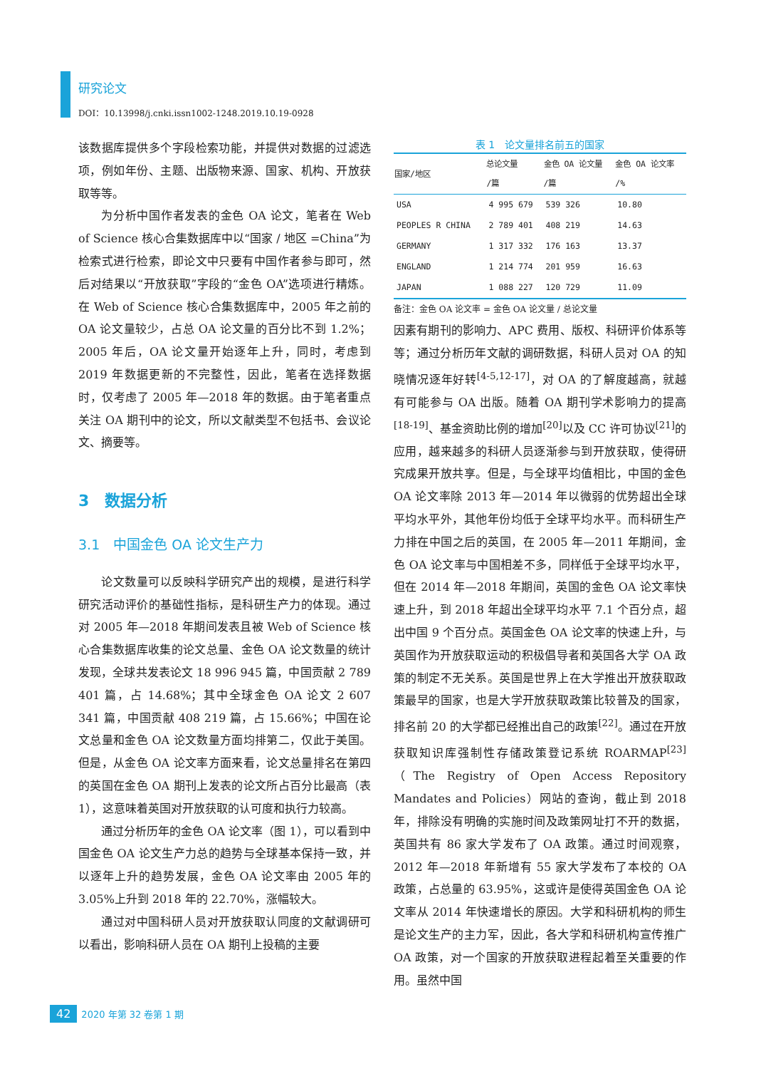研究论文
DOI：10.13998/j.cnki.issn1002-1248.2019.10.19-0928
该数据库提供多个字段检索功能，并提供对数据的过滤选项，例如年份、主题、出版物来源、国家、机构、开放获取等等。
为分析中国作者发表的金色 OA 论文，笔者在 Web of Science 核心合集数据库中以“国家 / 地区 =China”为检索式进行检索，即论文中只要有中国作者参与即可，然后对结果以“开放获取”字段的“金色 OA”选项进行精炼。在 Web of Science 核心合集数据库中，2005 年之前的 OA 论文量较少，占总 OA 论文量的百分比不到 1.2%；2005 年后，OA 论文量开始逐年上升，同时，考虑到 2019 年数据更新的不完整性，因此，笔者在选择数据时，仅考虑了 2005 年—2018 年的数据。由于笔者重点关注 OA 期刊中的论文，所以文献类型不包括书、会议论文、摘要等。
3　数据分析
3.1　中国金色 OA 论文生产力
论文数量可以反映科学研究产出的规模，是进行科学研究活动评价的基础性指标，是科研生产力的体现。通过对 2005 年—2018 年期间发表且被 Web of Science 核心合集数据库收集的论文总量、金色 OA 论文数量的统计发现，全球共发表论文 18 996 945 篇，中国贡献 2 789 401 篇，占 14.68%；其中全球金色 OA 论文 2 607 341 篇，中国贡献 408 219 篇，占 15.66%；中国在论文总量和金色 OA 论文数量方面均排第二，仅此于美国。但是，从金色 OA 论文率方面来看，论文总量排名在第四的英国在金色 OA 期刊上发表的论文所占百分比最高（表 1），这意味着英国对开放获取的认可度和执行力较高。
通过分析历年的金色 OA 论文率（图 1），可以看到中国金色 OA 论文生产力总的趋势与全球基本保持一致，并以逐年上升的趋势发展，金色 OA 论文率由 2005 年的 3.05%上升到 2018 年的 22.70%，涨幅较大。
通过对中国科研人员对开放获取认同度的文献调研可以看出，影响科研人员在 OA 期刊上投稿的主要
表 1 论文量排名前五的国家
| 国家/地区 | 总论文量 /篇 | 金色 OA 论文量 /篇 | 金色 OA 论文率 /% |
| --- | --- | --- | --- |
| USA | 4 995 679 | 539 326 | 10.80 |
| PEOPLES R CHINA | 2 789 401 | 408 219 | 14.63 |
| GERMANY | 1 317 332 | 176 163 | 13.37 |
| ENGLAND | 1 214 774 | 201 959 | 16.63 |
| JAPAN | 1 088 227 | 120 729 | 11.09 |
备注：金色 OA 论文率 = 金色 OA 论文量 / 总论文量
因素有期刊的影响力、APC 费用、版权、科研评价体系等等；通过分析历年文献的调研数据，科研人员对 OA 的知晓情况逐年好转<sup>[4-5,12-17]</sup>，对 OA 的了解度越高，就越有可能参与 OA 出版。随着 OA 期刊学术影响力的提高<sup>[18-19]</sup>、基金资助比例的增加<sup>[20]</sup>以及 CC 许可协议<sup>[21]</sup>的应用，越来越多的科研人员逐渐参与到开放获取，使得研究成果开放共享。但是，与全球平均值相比，中国的金色 OA 论文率除 2013 年—2014 年以微弱的优势超出全球平均水平外，其他年份均低于全球平均水平。而科研生产力排在中国之后的英国，在 2005 年—2011 年期间，金色 OA 论文率与中国相差不多，同样低于全球平均水平，但在 2014 年—2018 年期间，英国的金色 OA 论文率快速上升，到 2018 年超出全球平均水平 7.1 个百分点，超出中国 9 个百分点。英国金色 OA 论文率的快速上升，与英国作为开放获取运动的积极倡导者和英国各大学 OA 政策的制定不无关系。英国是世界上在大学推出开放获取政策最早的国家，也是大学开放获取政策比较普及的国家，排名前 20 的大学都已经推出自己的政策<sup>[22]</sup>。通过在开放获取知识库强制性存储政策登记系统 ROARMAP<sup>[23]</sup>（The Registry of Open Access Repository Mandates and Policies）网站的查询，截止到 2018 年，排除没有明确的实施时间及政策网址打不开的数据，英国共有 86 家大学发布了 OA 政策。通过时间观察，2012 年—2018 年新增有 55 家大学发布了本校的 OA 政策，占总量的 63.95%，这或许是使得英国金色 OA 论文率从 2014 年快速增长的原因。大学和科研机构的师生是论文生产的主力军，因此，各大学和科研机构宣传推广 OA 政策，对一个国家的开放获取进程起着至关重要的作用。虽然中国
42 2020 年第 32 卷第 1 期